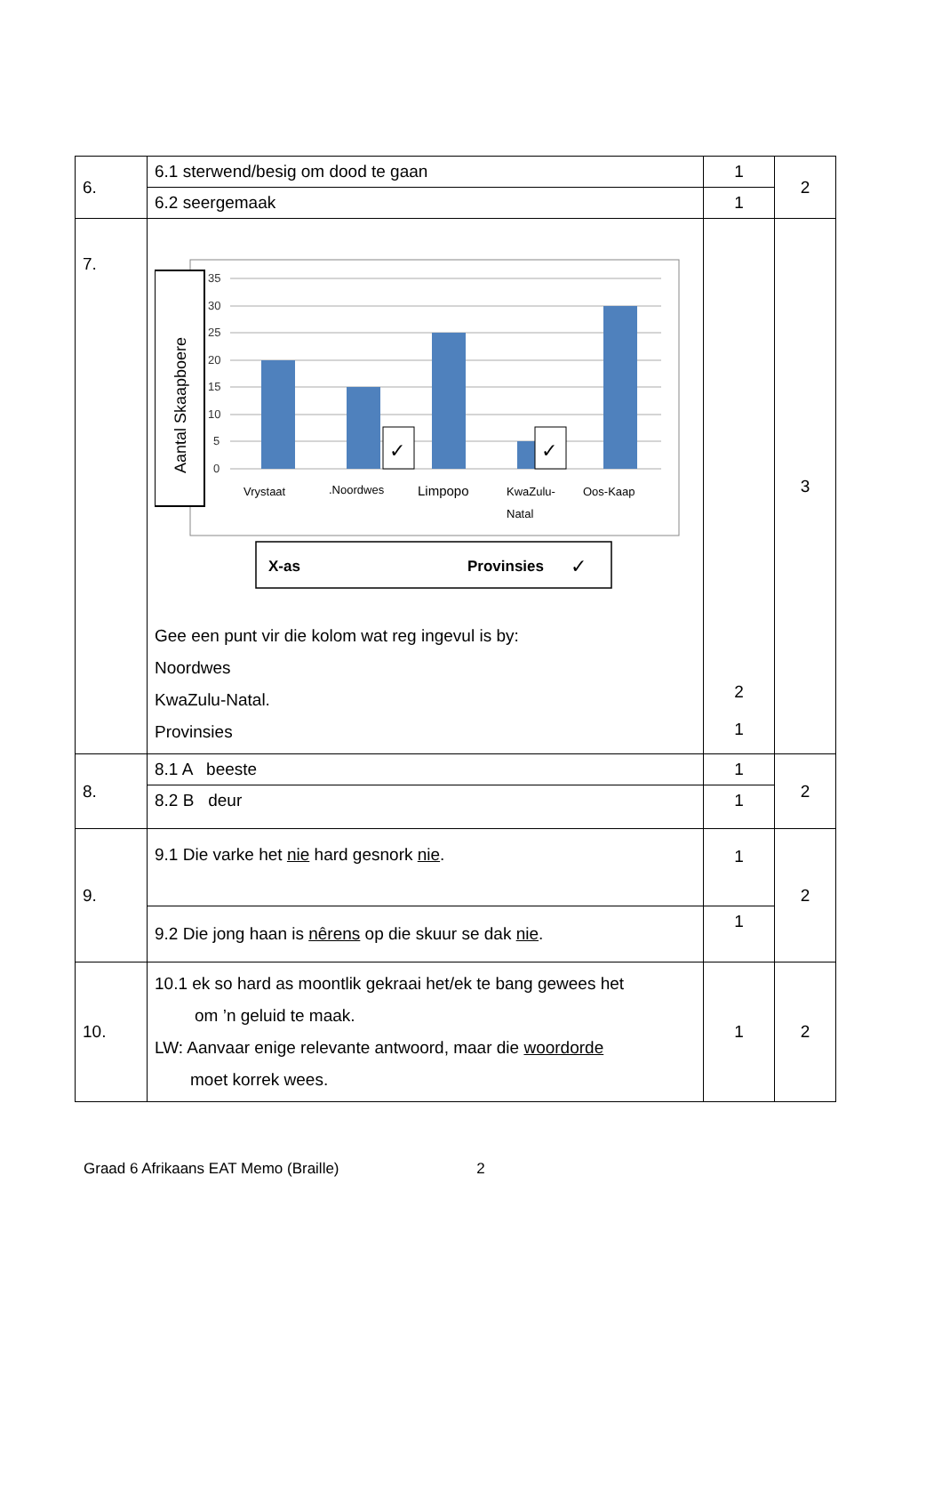| 6. | 6.1 sterwend/besig om dood te gaan | 1 | 2 |
| | 6.2 seergemaak | 1 | |
| 7. | 35 30 25 20 15 10 5 0 ✓ ✓ Vrystaat .Noordwes Limpopo KwaZulu- Natal Oos-Kaap Aantal Skaapboere X-as Provinsies ✓ Gee een punt vir die kolom wat reg ingevul is by: Noordwes KwaZulu-Natal. Provinsies | 2 1 | 3 |
| 8. | 8.1 A beeste | 1 | 2 |
| | 8.2 B deur | 1 | |
| 9. | 9.1 Die varke het nie hard gesnork nie . | 1 | 2 |
| | 9.2 Die jong haan is nêrens op die skuur se dak nie . | 1 | |
| 10. | 10.1 ek so hard as moontlik gekraai het/ek te bang gewees het om ’n geluid te maak. LW: Aanvaar enige relevante antwoord, maar die woordorde moet korrek wees. | 1 | 2 |
Graad 6 Afrikaans EAT Memo (Braille) 2